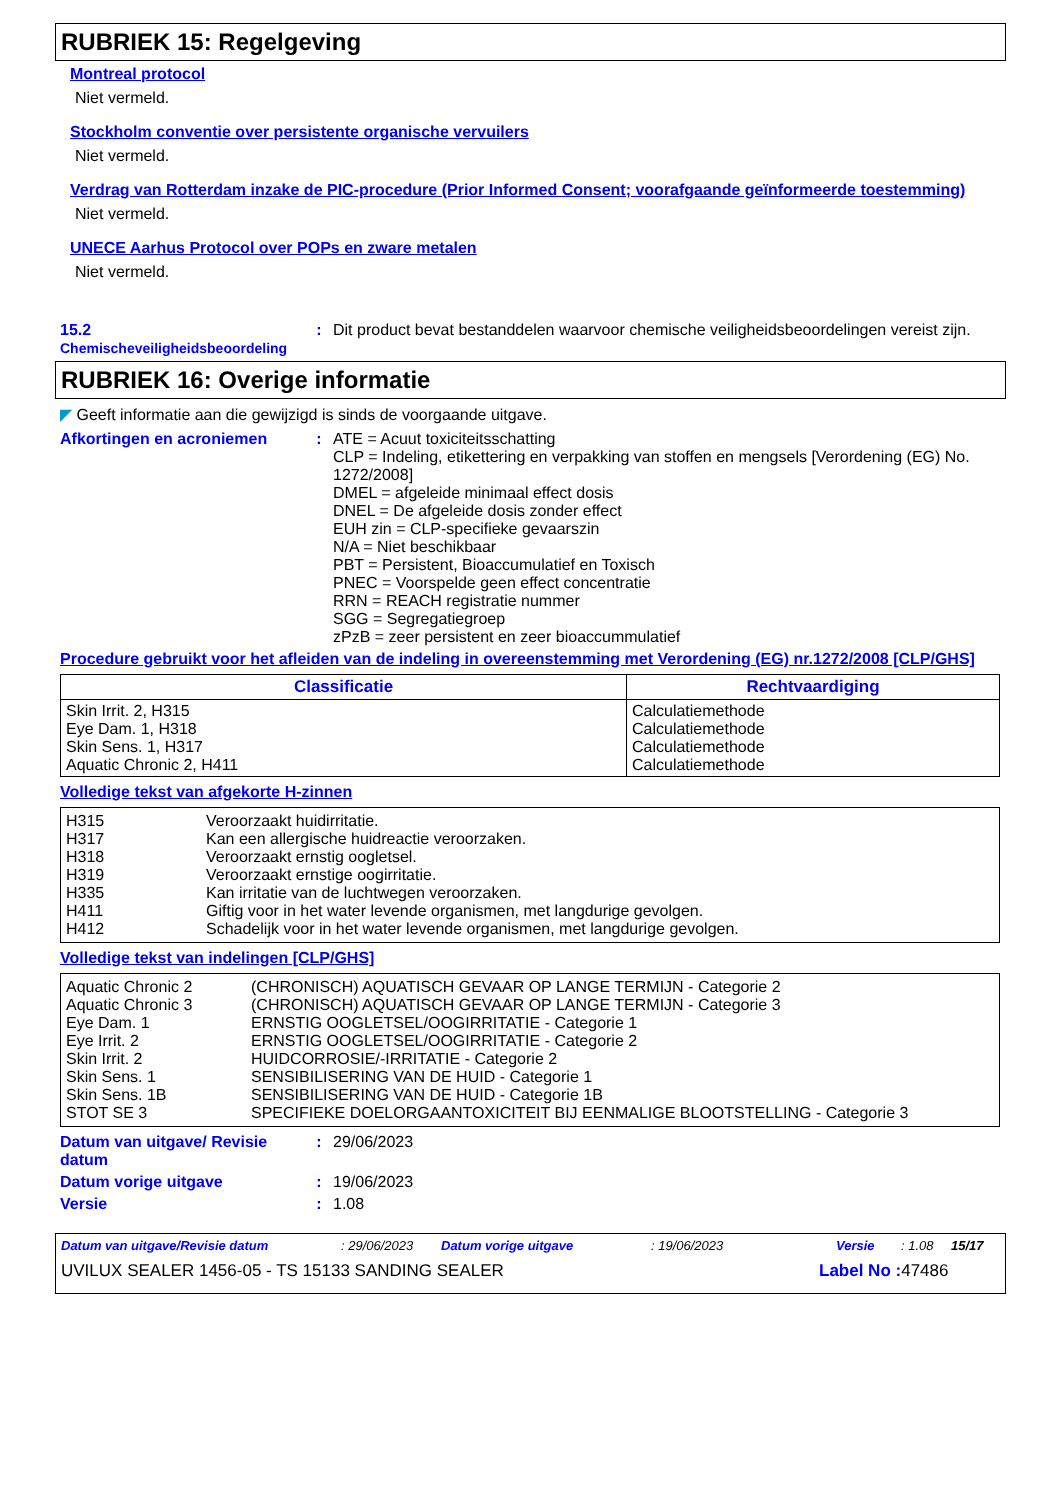RUBRIEK 15: Regelgeving
Montreal protocol
Niet vermeld.
Stockholm conventie over persistente organische vervuilers
Niet vermeld.
Verdrag van Rotterdam inzake de PIC-procedure (Prior Informed Consent; voorafgaande geïnformeerde toestemming)
Niet vermeld.
UNECE Aarhus Protocol over POPs en zware metalen
Niet vermeld.
15.2
Chemischeveiligheidsbeoordeling
: Dit product bevat bestanddelen waarvoor chemische veiligheidsbeoordelingen vereist zijn.
RUBRIEK 16: Overige informatie
◤ Geeft informatie aan die gewijzigd is sinds de voorgaande uitgave.
Afkortingen en acroniemen : ATE = Acuut toxiciteitsschatting
CLP = Indeling, etikettering en verpakking van stoffen en mengsels [Verordening (EG) No. 1272/2008]
DMEL = afgeleide minimaal effect dosis
DNEL = De afgeleide dosis zonder effect
EUH zin = CLP-specifieke gevaarszin
N/A = Niet beschikbaar
PBT = Persistent, Bioaccumulatief en Toxisch
PNEC = Voorspelde geen effect concentratie
RRN = REACH registratie nummer
SGG = Segregatiegroep
zPzB = zeer persistent en zeer bioaccummulatief
Procedure gebruikt voor het afleiden van de indeling in overeenstemming met Verordening (EG) nr.1272/2008 [CLP/GHS]
| Classificatie | Rechtvaardiging |
| --- | --- |
| Skin Irrit. 2, H315 Eye Dam. 1, H318 Skin Sens. 1, H317 Aquatic Chronic 2, H411 | Calculatiemethode Calculatiemethode Calculatiemethode Calculatiemethode |
Volledige tekst van afgekorte H-zinnen
| H315 | Veroorzaakt huidirritatie. |
| H317 | Kan een allergische huidreactie veroorzaken. |
| H318 | Veroorzaakt ernstig oogletsel. |
| H319 | Veroorzaakt ernstige oogirritatie. |
| H335 | Kan irritatie van de luchtwegen veroorzaken. |
| H411 | Giftig voor in het water levende organismen, met langdurige gevolgen. |
| H412 | Schadelijk voor in het water levende organismen, met langdurige gevolgen. |
Volledige tekst van indelingen [CLP/GHS]
| Aquatic Chronic 2 | (CHRONISCH) AQUATISCH GEVAAR OP LANGE TERMIJN - Categorie 2 |
| Aquatic Chronic 3 | (CHRONISCH) AQUATISCH GEVAAR OP LANGE TERMIJN - Categorie 3 |
| Eye Dam. 1 | ERNSTIG OOGLETSEL/OOGIRRITATIE - Categorie 1 |
| Eye Irrit. 2 | ERNSTIG OOGLETSEL/OOGIRRITATIE - Categorie 2 |
| Skin Irrit. 2 | HUIDCORROSIE/-IRRITATIE - Categorie 2 |
| Skin Sens. 1 | SENSIBILISERING VAN DE HUID - Categorie 1 |
| Skin Sens. 1B | SENSIBILISERING VAN DE HUID - Categorie 1B |
| STOT SE 3 | SPECIFIEKE DOELORGAANTOXICITEIT BIJ EENMALIGE BLOOTSTELLING - Categorie 3 |
Datum van uitgave/ Revisie datum
: 29/06/2023
Datum vorige uitgave : 19/06/2023
Versie : 1.08
Datum van uitgave/Revisie datum: 29/06/2023 Datum vorige uitgave: 19/06/2023 Versie: 1.08 15/17
UVILUX SEALER 1456-05 - TS 15133 SANDING SEALER Label No : 47486